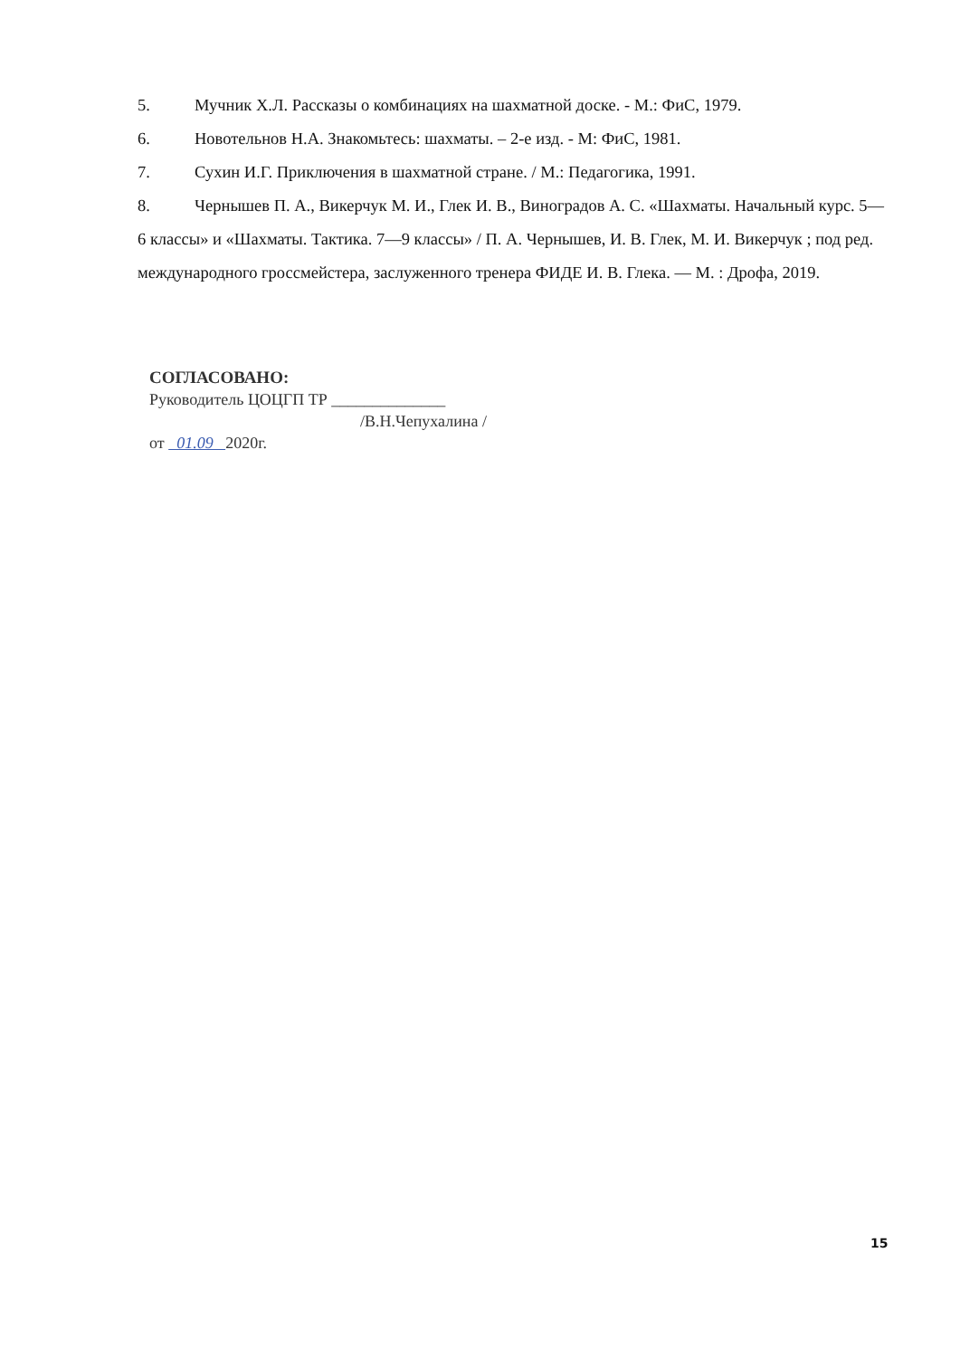5. Мучник Х.Л. Рассказы о комбинациях на шахматной доске. - М.: ФиС, 1979.
6. Новотельнов Н.А. Знакомьтесь: шахматы. – 2-е изд. - М: ФиС, 1981.
7. Сухин И.Г. Приключения в шахматной стране. / М.: Педагогика, 1991.
8. Чернышев П. А., Викерчук М. И., Глек И. В., Виноградов А. С. «Шахматы. Начальный курс. 5—6 классы» и «Шахматы. Тактика. 7—9 классы» / П. А. Чернышев, И. В. Глек, М. И. Викерчук ; под ред. международного гроссмейстера, заслуженного тренера ФИДЕ И. В. Глека. — М. : Дрофа, 2019.
СОГЛАСОВАНО:
Руководитель ЦОЦГП ТР ______________
/В.Н.Чепухалина /
от 01.09 2020г.
15